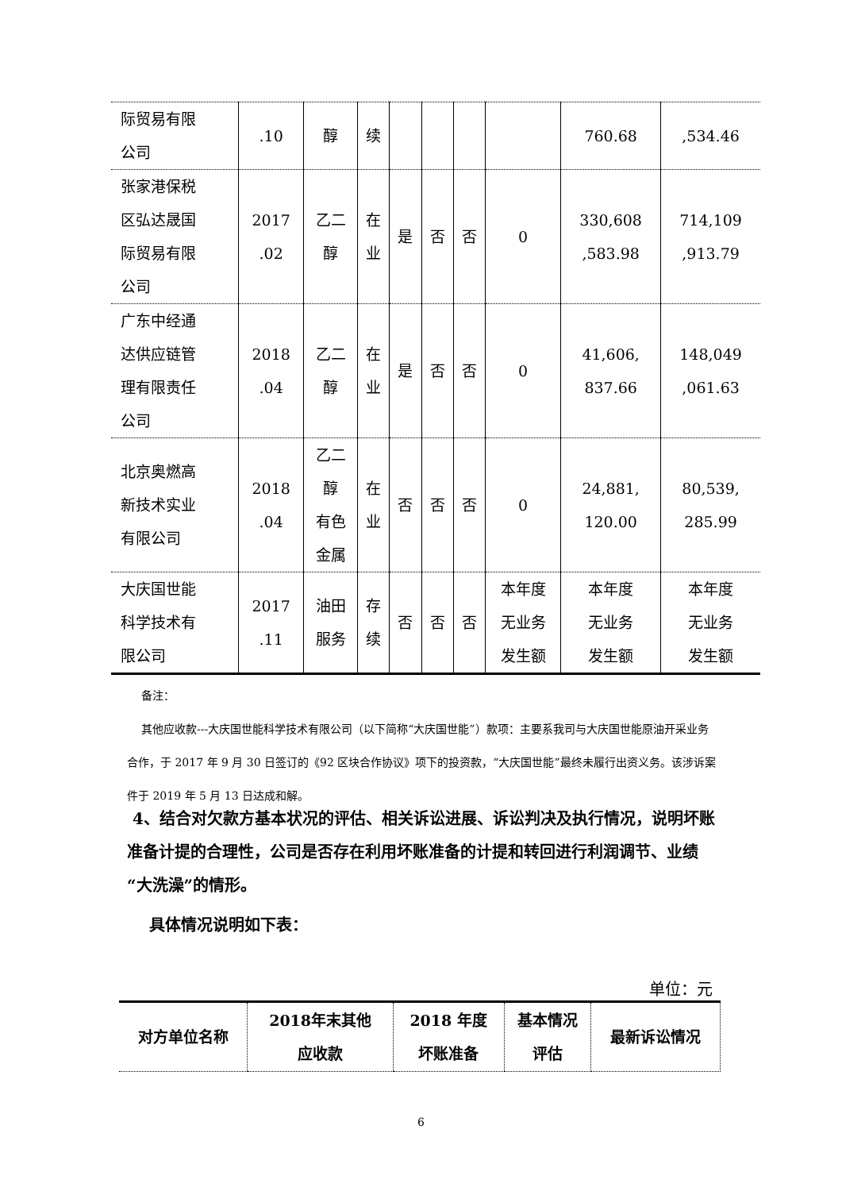| 际贸易有限 公司 | .10 | 醇 | 续 | | | | | 760.68 | ,534.46 |
| 张家港保税 区弘达晟国 际贸易有限 公司 | 2017 .02 | 乙二 醇 | 在 业 | 是 | 否 | 否 | 0 | 330,608 ,583.98 | 714,109 ,913.79 |
| 广东中经通 达供应链管 理有限责任 公司 | 2018 .04 | 乙二 醇 | 在 业 | 是 | 否 | 否 | 0 | 41,606, 837.66 | 148,049 ,061.63 |
| 北京奥燃高 新技术实业 有限公司 | 2018 .04 | 乙二 醇 有色 金属 | 在 业 | 否 | 否 | 否 | 0 | 24,881, 120.00 | 80,539, 285.99 |
| 大庆国世能 科学技术有 限公司 | 2017 .11 | 油田 服务 | 存 续 | 否 | 否 | 否 | 本年度 无业务 发生额 | 本年度 无业务 发生额 | 本年度 无业务 发生额 |
备注：
其他应收款---大庆国世能科学技术有限公司（以下简称“大庆国世能”）款项：主要系我司与大庆国世能原油开采业务合作，于 2017 年 9 月 30 日签订的《92 区块合作协议》项下的投资款，“大庆国世能”最终未履行出资义务。该涉诉案件于 2019 年 5 月 13 日达成和解。
4、结合对欠款方基本状况的评估、相关诉讼进展、诉讼判决及执行情况，说明坏账准备计提的合理性，公司是否存在利用坏账准备的计提和转回进行利润调节、业绩“大洗澡”的情形。
具体情况说明如下表：
单位：元
| 对方单位名称 | 2018年末其他 应收款 | 2018 年度 坏账准备 | 基本情况 评估 | 最新诉讼情况 |
6